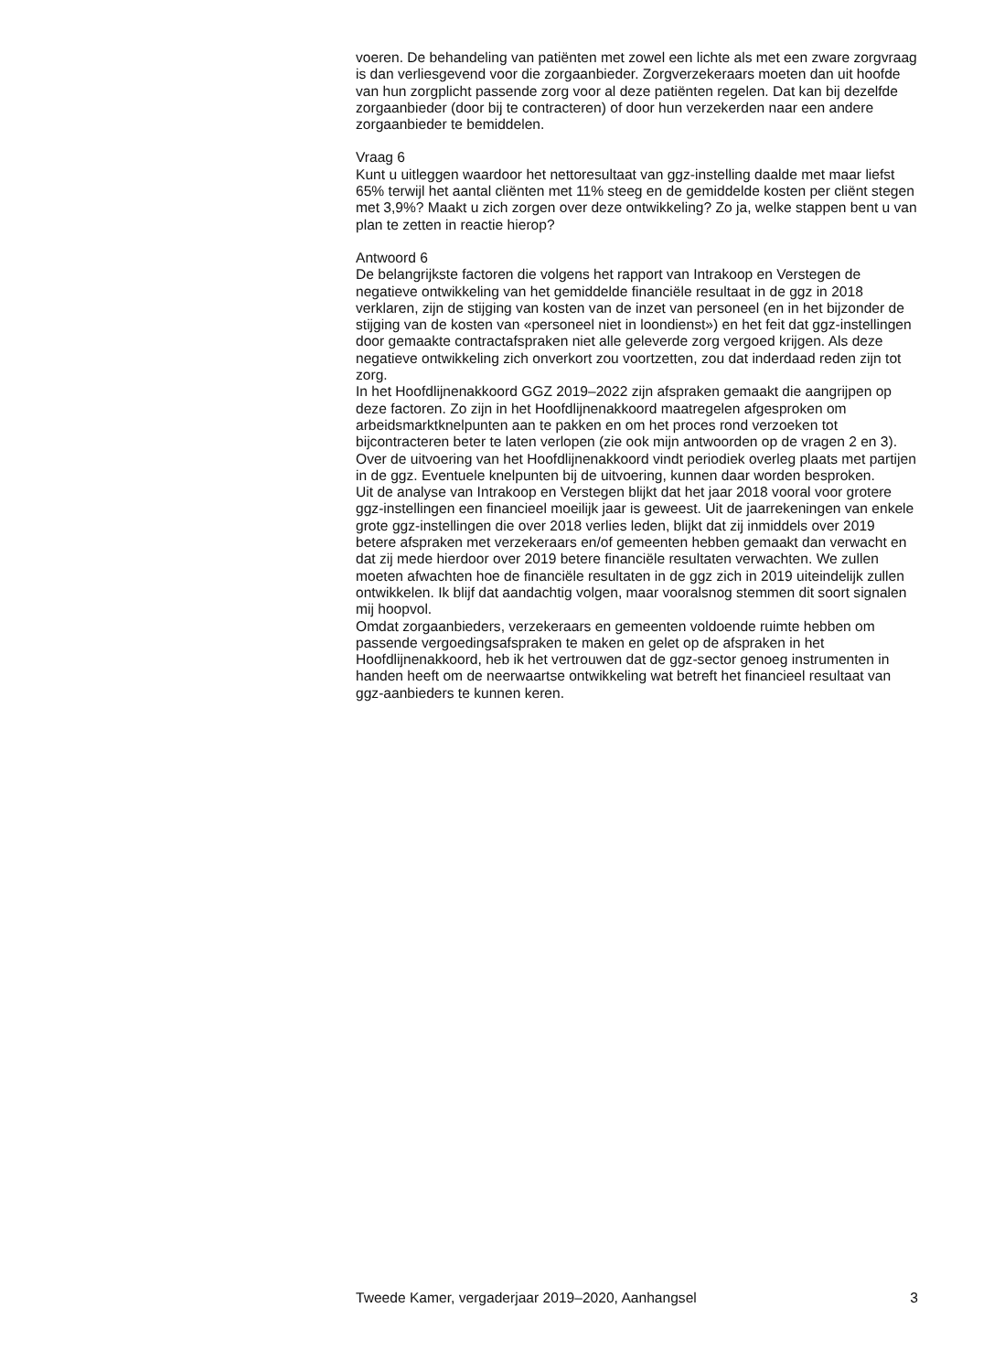voeren. De behandeling van patiënten met zowel een lichte als met een zware zorgvraag is dan verliesgevend voor die zorgaanbieder. Zorgverzekeraars moeten dan uit hoofde van hun zorgplicht passende zorg voor al deze patiënten regelen. Dat kan bij dezelfde zorgaanbieder (door bij te contracteren) of door hun verzekerden naar een andere zorgaanbieder te bemiddelen.
Vraag 6
Kunt u uitleggen waardoor het nettoresultaat van ggz-instelling daalde met maar liefst 65% terwijl het aantal cliënten met 11% steeg en de gemiddelde kosten per cliënt stegen met 3,9%? Maakt u zich zorgen over deze ontwikkeling? Zo ja, welke stappen bent u van plan te zetten in reactie hierop?
Antwoord 6
De belangrijkste factoren die volgens het rapport van Intrakoop en Verstegen de negatieve ontwikkeling van het gemiddelde financiële resultaat in de ggz in 2018 verklaren, zijn de stijging van kosten van de inzet van personeel (en in het bijzonder de stijging van de kosten van «personeel niet in loondienst») en het feit dat ggz-instellingen door gemaakte contractafspraken niet alle geleverde zorg vergoed krijgen. Als deze negatieve ontwikkeling zich onverkort zou voortzetten, zou dat inderdaad reden zijn tot zorg.
In het Hoofdlijnenakkoord GGZ 2019–2022 zijn afspraken gemaakt die aangrijpen op deze factoren. Zo zijn in het Hoofdlijnenakkoord maatregelen afgesproken om arbeidsmarktknelpunten aan te pakken en om het proces rond verzoeken tot bijcontracteren beter te laten verlopen (zie ook mijn antwoorden op de vragen 2 en 3).
Over de uitvoering van het Hoofdlijnenakkoord vindt periodiek overleg plaats met partijen in de ggz. Eventuele knelpunten bij de uitvoering, kunnen daar worden besproken.
Uit de analyse van Intrakoop en Verstegen blijkt dat het jaar 2018 vooral voor grotere ggz-instellingen een financieel moeilijk jaar is geweest. Uit de jaarrekeningen van enkele grote ggz-instellingen die over 2018 verlies leden, blijkt dat zij inmiddels over 2019 betere afspraken met verzekeraars en/of gemeenten hebben gemaakt dan verwacht en dat zij mede hierdoor over 2019 betere financiële resultaten verwachten. We zullen moeten afwachten hoe de financiële resultaten in de ggz zich in 2019 uiteindelijk zullen ontwikkelen. Ik blijf dat aandachtig volgen, maar vooralsnog stemmen dit soort signalen mij hoopvol.
Omdat zorgaanbieders, verzekeraars en gemeenten voldoende ruimte hebben om passende vergoedingsafspraken te maken en gelet op de afspraken in het Hoofdlijnenakkoord, heb ik het vertrouwen dat de ggz-sector genoeg instrumenten in handen heeft om de neerwaartse ontwikkeling wat betreft het financieel resultaat van ggz-aanbieders te kunnen keren.
Tweede Kamer, vergaderjaar 2019–2020, Aanhangsel 3